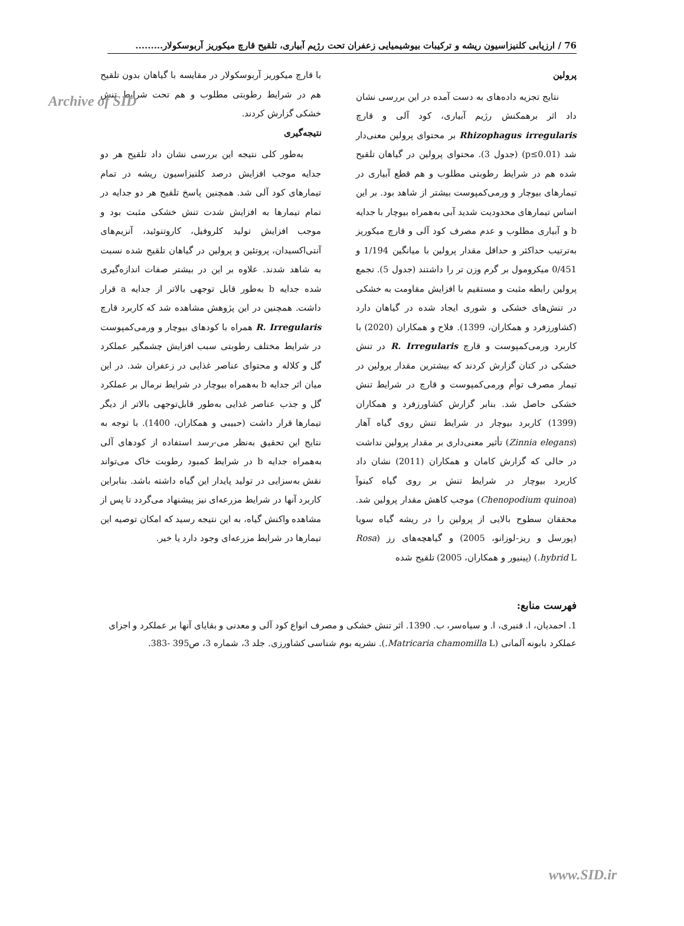Archive of SID
76 / ارزیابی کلنیزاسیون ریشه و ترکیبات بیوشیمیایی زعفران تحت رژیم آبیاری، تلقیح قارچ میکوریز آربوسکولار.........
پرولین
نتایج تجزیه داده‌های به دست آمده در این بررسی نشان داد اثر برهمکنش رژیم آبیاری، کود آلی و قارچ Rhizophagus irregularis بر محتوای پرولین معنی‌دار شد (p≤0.01) (جدول 3). محتوای پرولین در گیاهان تلقیح شده هم در شرایط رطوبتی مطلوب و هم قطع آبیاری در تیمارهای بیوچار و ورمی‌کمپوست بیشتر از شاهد بود. بر این اساس تیمارهای محدودیت شدید آبی به‌همراه بیوچار با جدایه b و آبیاری مطلوب و عدم مصرف کود آلی و قارچ میکوریز به‌ترتیب حداکثر و حداقل مقدار پرولین با میانگین 1/194 و 0/451 میکرومول بر گرم وزن تر را داشتند (جدول 5). تجمع پرولین رابطه مثبت و مستقیم با افزایش مقاومت به خشکی در تنش‌های خشکی و شوری ایجاد شده در گیاهان دارد (کشاورزفرد و همکاران، 1399). فلاح و همکاران (2020) با کاربرد ورمی‌کمپوست و قارچ R. Irregularis در تنش خشکی در کتان گزارش کردند که بیشترین مقدار پرولین در تیمار مصرف توأم ورمی‌کمپوست و قارچ در شرایط تنش خشکی حاصل شد. بنابر گزارش کشاورزفرد و همکاران (1399) کاربرد بیوچار در شرایط تنش روی گیاه آهار (Zinnia elegans) تأثیر معنی‌داری بر مقدار پرولین نداشت در حالی که گزارش کامان و همکاران (2011) نشان داد کاربرد بیوچار در شرایط تنش بر روی گیاه کینوآ (Chenopodium quinoa) موجب کاهش مقدار پرولین شد. محققان سطوح بالایی از پرولین را در ریشه گیاه سویا (پورسل و ریز-لوزانو، 2005) و گیاهچه‌های رز (Rosa hybrid L.) (پینیور و همکاران، 2005) تلقیح شده
با قارچ میکوریز آربوسکولار در مقایسه با گیاهان بدون تلقیح هم در شرایط رطوبتی مطلوب و هم تحت شرایط تنش خشکی گزارش کردند.
نتیجه‌گیری
به‌طور کلی نتیجه این بررسی نشان داد تلقیح هر دو جدایه موجب افزایش درصد کلنیزاسیون ریشه در تمام تیمارهای کود آلی شد. همچنین پاسخ تلقیح هر دو جدایه در تمام تیمارها به افزایش شدت تنش خشکی مثبت بود و موجب افزایش تولید کلروفیل، کاروتنوئید، آنزیم‌های آنتی‌اکسیدان، پروتئین و پرولین در گیاهان تلقیح شده نسبت به شاهد شدند. علاوه بر این در بیشتر صفات اندازه‌گیری شده جدایه b به‌طور قابل توجهی بالاتر از جدایه a قرار داشت. همچنین در این پژوهش مشاهده شد که کاربرد قارچ R. Irregularis همراه با کودهای بیوچار و ورمی‌کمپوست در شرایط مختلف رطوبتی سبب افزایش چشمگیر عملکرد گل و کلاله و محتوای عناصر غذایی در زعفران شد. در این میان اثر جدایه b به‌همراه بیوچار در شرایط نرمال بر عملکرد گل و جذب عناصر غذایی به‌طور قابل‌توجهی بالاتر از دیگر تیمارها قرار داشت (حبیبی و همکاران، 1400). با توجه به نتایج این تحقیق به‌نظر می-رسد استفاده از کودهای آلی به‌همراه جدایه b در شرایط کمبود رطوبت خاک می‌تواند نقش به‌سزایی در تولید پایدار این گیاه داشته باشد. بنابراین کاربرد آنها در شرایط مزرعه‌ای نیز پیشنهاد می‌گردد تا پس از مشاهده واکنش گیاه، به این نتیجه رسید که امکان توصیه این تیمارها در شرایط مزرعه‌ای وجود دارد یا خیر.
فهرست منابع:
1. احمدیان، ا. قنبری، ا. و سیاه‌سر، ب. 1390. اثر تنش خشکی و مصرف انواع کود آلی و معدنی و بقایای آنها بر عملکرد و اجزای عملکرد بابونه آلمانی (Matricaria chamomilla L.). نشریه بوم شناسی کشاورزی. جلد 3، شماره 3، ص395 -383.
www.SID.ir